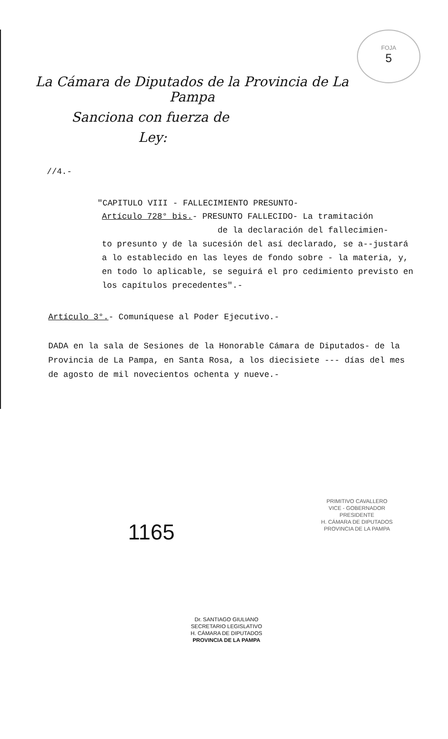FOJA
5
La Cámara de Diputados de la Provincia de La Pampa
Sanciona con fuerza de
Ley:
//4.-
"CAPITULO VIII - FALLECIMIENTO PRESUNTO-
Artículo 728° bis.- PRESUNTO FALLECIDO- La tramitación
de la declaración del fallecimien-
to presunto y de la sucesión del así declarado, se a--justará a lo establecido en las leyes de fondo sobre - la materia, y, en todo lo aplicable, se seguirá el pro cedimiento previsto en los capítulos precedentes".-
Artículo 3°.- Comuníquese al Poder Ejecutivo.-
DADA en la sala de Sesiones de la Honorable Cámara de Diputados- de la Provincia de La Pampa, en Santa Rosa, a los diecisiete --- días del mes de agosto de mil novecientos ochenta y nueve.-
1165
PRIMITIVO CAVALLERO
VICE - GOBERNADOR
PRESIDENTE
H. CÁMARA DE DIPUTADOS
PROVINCIA DE LA PAMPA
Dr. SANTIAGO GIULIANO
SECRETARIO LEGISLATIVO
H. CÁMARA DE DIPUTADOS
PROVINCIA DE LA PAMPA